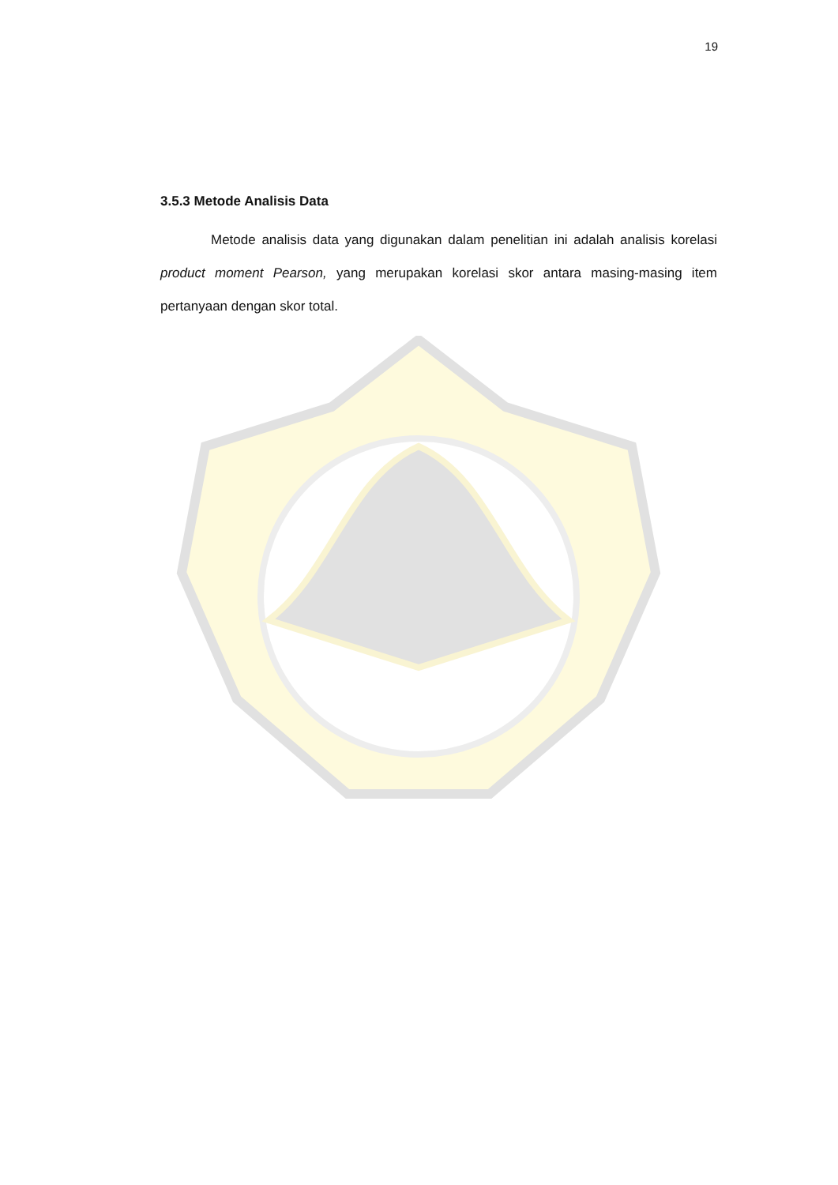19
3.5.3 Metode Analisis Data
Metode analisis data yang digunakan dalam penelitian ini adalah analisis korelasi product moment Pearson, yang merupakan korelasi skor antara masing-masing item pertanyaan dengan skor total.